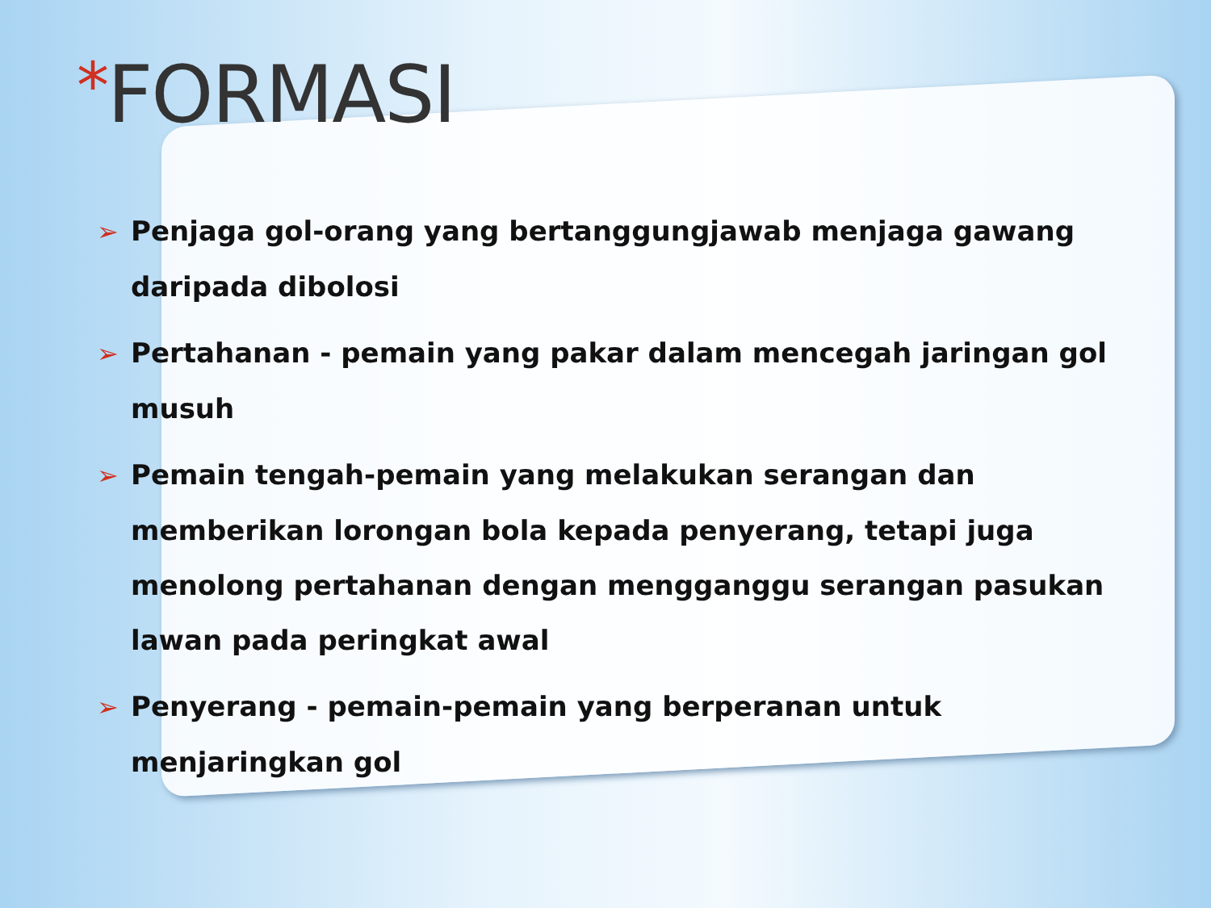*FORMASI
➢ Penjaga gol-orang yang bertanggungjawab menjaga gawang daripada dibolosi
➢ Pertahanan - pemain yang pakar dalam mencegah jaringan gol musuh
➢ Pemain tengah-pemain yang melakukan serangan dan memberikan lorongan bola kepada penyerang, tetapi juga menolong pertahanan dengan mengganggu serangan pasukan lawan pada peringkat awal
➢ Penyerang - pemain-pemain yang berperanan untuk menjaringkan gol